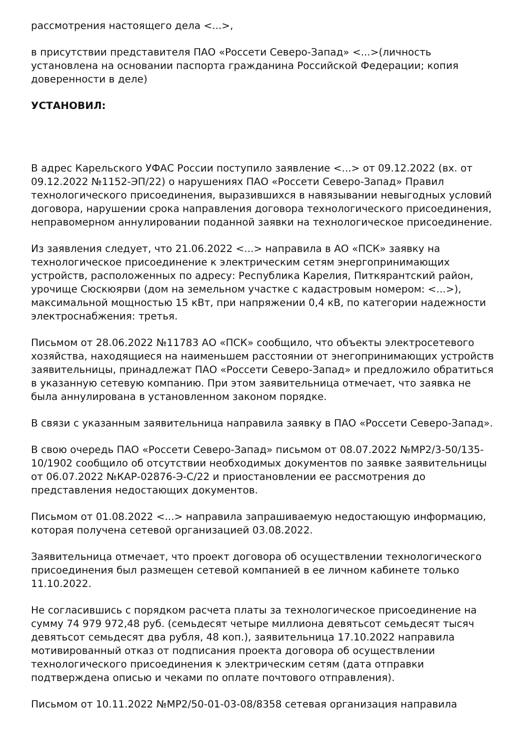рассмотрения настоящего дела <...>,
в присутствии представителя ПАО «Россети Северо-Запад» <...>(личность установлена на основании паспорта гражданина Российской Федерации; копия доверенности в деле)
УСТАНОВИЛ:
В адрес Карельского УФАС России поступило заявление <...> от 09.12.2022 (вх. от 09.12.2022 №1152-ЭП/22) о нарушениях ПАО «Россети Северо-Запад» Правил технологического присоединения, выразившихся в навязывании невыгодных условий договора, нарушении срока направления договора технологического присоединения, неправомерном аннулировании поданной заявки на технологическое присоединение.
Из заявления следует, что 21.06.2022 <...> направила в АО «ПСК» заявку на технологическое присоединение к электрическим сетям энергопринимающих устройств, расположенных по адресу: Республика Карелия, Питкярантский район, урочище Сюскюярви (дом на земельном участке с кадастровым номером: <...>), максимальной мощностью 15 кВт, при напряжении 0,4 кВ, по категории надежности электроснабжения: третья.
Письмом от 28.06.2022 №11783 АО «ПСК» сообщило, что объекты электросетевого хозяйства, находящиеся на наименьшем расстоянии от энегопринимающих устройств заявительницы, принадлежат ПАО «Россети Северо-Запад» и предложило обратиться в указанную сетевую компанию. При этом заявительница отмечает, что заявка не была аннулирована в установленном законом порядке.
В связи с указанным заявительница направила заявку в ПАО «Россети Северо-Запад».
В свою очередь ПАО «Россети Северо-Запад» письмом от 08.07.2022 №МР2/3-50/135-10/1902 сообщило об отсутствии необходимых документов по заявке заявительницы от 06.07.2022 №КАР-02876-Э-С/22 и приостановлении ее рассмотрения до представления недостающих документов.
Письмом от 01.08.2022 <...> направила запрашиваемую недостающую информацию, которая получена сетевой организацией 03.08.2022.
Заявительница отмечает, что проект договора об осуществлении технологического присоединения был размещен сетевой компанией в ее личном кабинете только 11.10.2022.
Не согласившись с порядком расчета платы за технологическое присоединение на сумму 74 979 972,48 руб. (семьдесят четыре миллиона девятьсот семьдесят тысяч девятьсот семьдесят два рубля, 48 коп.), заявительница 17.10.2022 направила мотивированный отказ от подписания проекта договора об осуществлении технологического присоединения к электрическим сетям (дата отправки подтверждена описью и чеками по оплате почтового отправления).
Письмом от 10.11.2022 №МР2/50-01-03-08/8358 сетевая организация направила